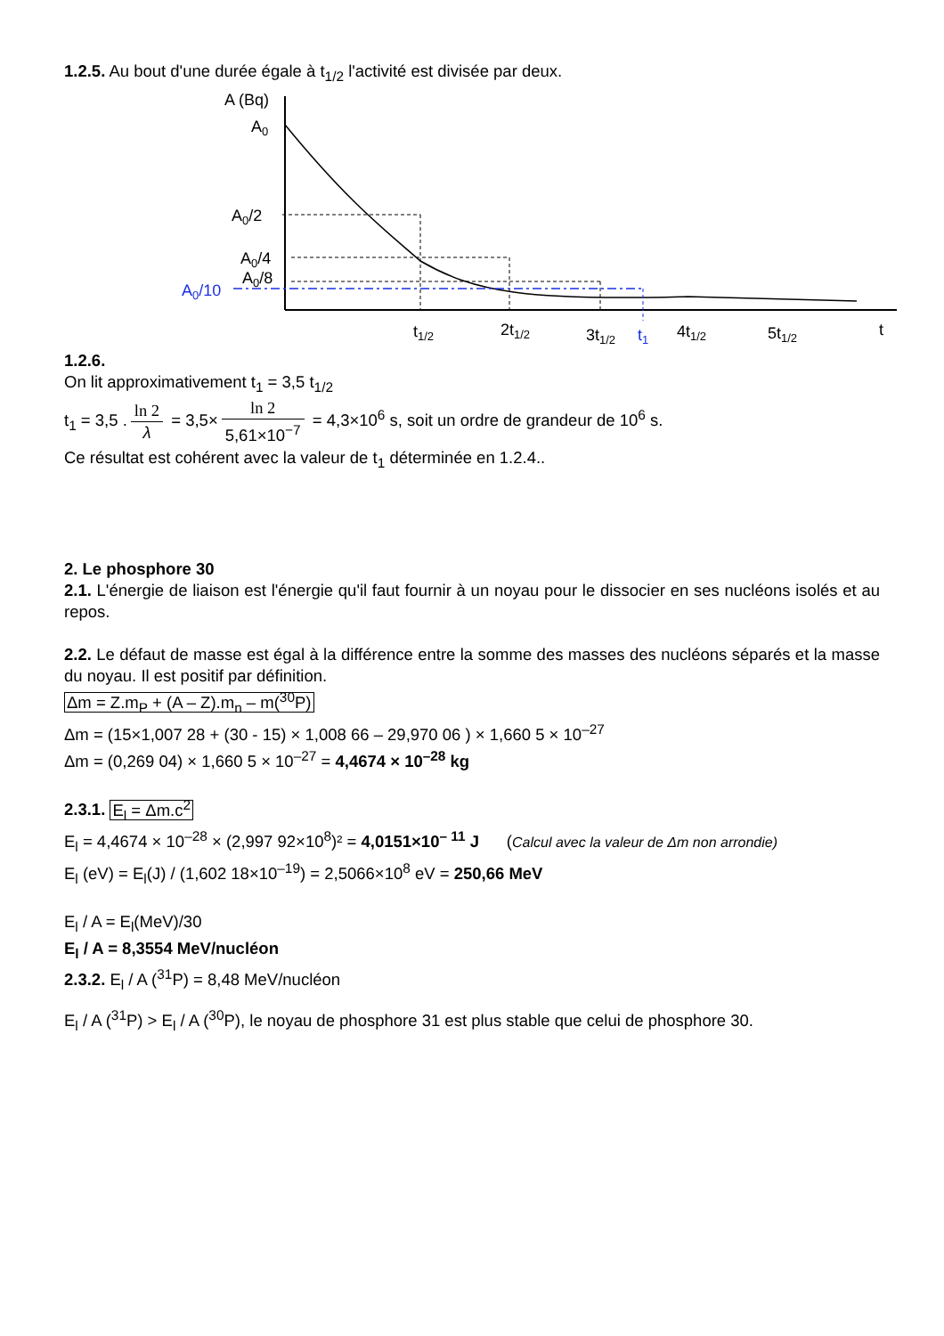1.2.5. Au bout d'une durée égale à t<sub>1/2</sub> l'activité est divisée par deux.
A (Bq)
A0
A0/2
A0/4
A0/8
A0/10
t1/2
2t1/2
3t1/2
t1
4t1/2
5t1/2
t
1.2.6.
On lit approximativement t<sub>1</sub> = 3,5 t<sub>1/2</sub>
t<sub>1</sub> = 3,5 . ln 2 λ = 3,5× ln 2 5,61×10<sup>−7</sup> = 4,3×10<sup>6</sup> s, soit un ordre de grandeur de 10<sup>6</sup> s.
Ce résultat est cohérent avec la valeur de t<sub>1</sub> déterminée en 1.2.4..
2. Le phosphore 30
2.1. L'énergie de liaison est l'énergie qu'il faut fournir à un noyau pour le dissocier en ses nucléons isolés et au repos.
2.2. Le défaut de masse est égal à la différence entre la somme des masses des nucléons séparés et la masse du noyau. Il est positif par définition.
Δm = Z.m<sub>P</sub> + (A – Z).m<sub>n</sub> – m(<sup>30</sup>P)
Δm = (15×1,007 28 + (30 - 15) × 1,008 66 – 29,970 06 ) × 1,660 5 × 10<sup>–27</sup>
Δm = (0,269 04) × 1,660 5 × 10<sup>–27</sup> = 4,4674 × 10<sup>–28</sup> kg
2.3.1. E<sub>l</sub> = Δm.c<sup>2</sup>
E<sub>l</sub> = 4,4674 × 10<sup>–28</sup> × (2,997 92×10<sup>8</sup>)² = 4,0151×10<sup>– 11</sup> J (Calcul avec la valeur de Δm non arrondie)
E<sub>l</sub> (eV) = E<sub>l</sub>(J) / (1,602 18×10<sup>–19</sup>) = 2,5066×10<sup>8</sup> eV = 250,66 MeV
E<sub>l</sub> / A = E<sub>l</sub>(MeV)/30
E<sub>l</sub> / A = 8,3554 MeV/nucléon
2.3.2. E<sub>l</sub> / A (<sup>31</sup>P) = 8,48 MeV/nucléon
E<sub>l</sub> / A (<sup>31</sup>P) > E<sub>l</sub> / A (<sup>30</sup>P), le noyau de phosphore 31 est plus stable que celui de phosphore 30.